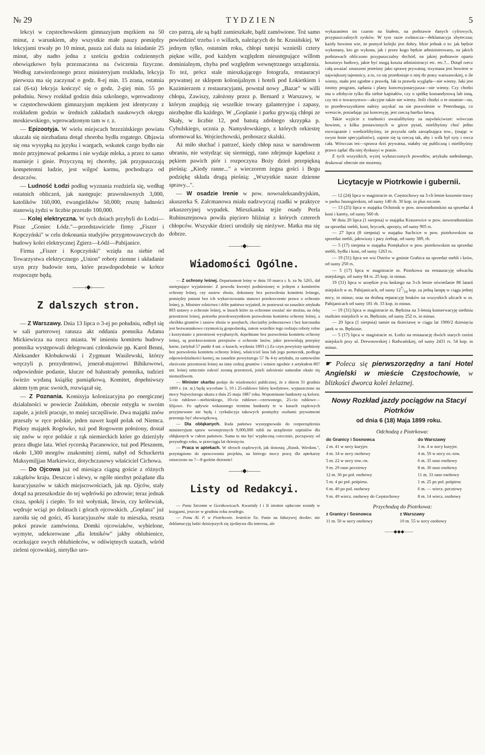№ 29 T Y D Z I E N 5
lekcyi w częstochowskiem gimnazyjum męzkiem na 50 minut, z warunkiem, aby wszystkie małe pauzy pomiędzy lekcyjami trwały po 10 minut, pauza zaś duża na śniadanie 25 minut, aby nadto jedna z sześciu godzin codziennych obowiązkowo była przeznaczona na ćwiczenia fizyczne. Według zatwierdzonego przez ministeryjum rozkładu, lekcyja pierwsza ma się zaczynać o godz. 8-ej min. 15 zrana, ostatnia zaś (6-ta) lekcyja kończyć się o godz. 2-giej min. 55 po południu. Nowy rozkład godzin dnia szkolnego, wprowadzony w częstochowskiem gimnazyjum męzkiem jest identyczny z rozkładem godzin w średnich zakładach naukowych okręgu moskiewskiego, wprowadzonym tam w r. z.
— Epizootyja. W wielu miejscach brzezińskiego powiatu ukazała się niezbadana dotąd choroba bydła rogatego. Objawia się ona wysypką na języku i wargach, wskutek czego bydło nie może przyjmować pokarmu i nie wydaje mleka, a przez to samo marnieje i ginie. Przyczyną tej choroby, jak przypuszczają kompetentni ludzie, jest wilgoć karmu, pochodząca od deszczów.
— Ludność Łodzi podług wyznania rozdziela się, według ostatnich obliczeń, jak następuje: prawosławnych 3,000, katolików 160,000, ewangielików 50,000; resztę ludności stanowią żydzi w liczbie przeszło 100,000.
— Kolej elektryczna. W tych dniach przybyli do Łodzi—Pisze „Goniec Łódz."—przedstawiciele firmy „Fiszer i Kopczyński" w celu dokonania studyjów przygotowawczych do budowy kolei elektrycznej Zgierz—Łódź—Pabijanice.
Firma „Fiszer i Kopczyński" wzięła na siebie od Towarzystwa elektrycznego „Union" roboty ziemne i układanie szyn przy budowie toru, które prawdopodobnie w krótce rozpoczęte będą.
——‹◆›——
Z dalszych stron.
— Z Warszawy. Dnia 13 lipca o 3-ej po południu, odbył się w sali parterowej ratusza akt oddania pomnika Adama Mickiewicza na rzecz miasta. W imieniu komitetu budowy pomnika występowali delegowani członkowie pp. Karol Benni, Aleksander Kłobukowski i Zygmunt Wasilewski, którzy wręczyli p. prezydentowi, jenerał-majorowi Bibikowowi, odpowiednie podanie, klucze od balustrady pomnika, tudzież świeżo wydaną książkę pamiątkową. Komitet, dopełniwszy aktem tym prac swoich, rozwiązał się.
— Z Poznania. Komisyja kolonizacyjna po energicznej działalności w powiecie Żnińskim, obecnie ostygła w swoim zapale, a jeżeli pracuje, to mniej szczęśliwie. Dwa majątki znów przeszły w ręce polskie, jeden nawet kupił polak od Niemca. Piękny majątek Rogówko, tuż pod Rogowem położony, dostał się znów w ręce polskie z rąk niemieckich które go dzierżyły przez długie lata. Wieś rycerską Pacanowice, tuż pod Plesznem, około 1,300 morgów znakomitej ziemi, nabył od Schuckerta Maksymiljjan Markiewicz, dotychczasowy właściciel Cichowa.
— Do Ojcowa już od miesiąca ciągną goście z różnych zakątków kraju. Deszcze i ulewy, w ogóle niezbyt pożądane dla kuracyjuszów w takich miejscowościach, jak np. Ojców, stały dotąd na przeszkodzie do tej wędrówki po zdrowie; teraz jednak cisza, spokój i ciepło. To też wołyniak, litwin, czy królewiak, wędruje wciąż po dolinach i górach ojcowskich. „Goplana" już zaroiła się od gości, 45 kuracyjuszów stale tu mieszka, reszta pokoi prawie zamówiona. Domki ojcowiaków, wybielone, wymyte, udekorowane „dla letników" jakby oblubienice, oczekujące swych oblubieńców, w odświętnych szatach, wśród zieleni ojcowskiej, nietylko uro-
czo patrzą, ale są bądź zamieszkałe, bądź zamówione. Toż samo powiedzieć trzeba i o willach, należących do hr. Krasińskiej. W jednym tylko, ostatnim roku, chłopi tutejsi wznieśli cztery piękne wille, pod każdym względem nieustępujące willom dominialnym, chyba pod względem wewnętrznego urządzenia. To też, prócz stale mieszkającego fotografa, restauracyi prywatnej ze sklepem kolonijalnym i hoteli pod Łokietkiem i Kazimierzem z restauracyjami, powstał nowy „Bazar" w willi chłopa, Zawiszy, założony przez p. Bernard z Warszawy, w którym znajdują się wszelkie towary galanteryjne i zapasy, niezbędne dla każdego. W „Goplanie i parku grywają chłopi ze Skały, w liczbie 12, pod batutą zdolnego skrzypka p. Cybulskiego, ucznia p. Namysłowskiego, z których orkiestrę uformował ks. Wojciechowski, proboszcz skalski.
Aż miło słuchać i patrzeć, kiedy chłop nasz w narodowem ubraniu, nie wstydząc się siermięgi, rano zdejmuje kapelusz z pękiem pawich piór i rozpoczyna Boży dzień przepiękną pieśnią: „Kiedy ranne..." a wieczorem żegna gości i Bogu podziękę składa drugą pieśnią: „Wszystkie nasze dzienne sprawy...".
— W osadzie Irenie w pow. nowoaleksandryjskim, akuszerka S. Zalcmanowa miała nadzwyczaj rzadki w praktyce arkuszeryjnej wypadek. Mieszkanka tejże osady Perla Rubinsztejnowa powiła pięcioro bliźniąt z których czterech chłopców. Wszyskie dzieci urodziły się nieżywe. Matka ma się dobrze.
——‹◆›——
Wiadomości Ogólne.
— Z ochrony leśnej. Departament leśny w dniu 10 marca r. b. za № 5265, dał następujące wyjaśnienie: Z powodu kwestyi podniesionej w jednym z komitetów ochrony leśnej, czy zasiew zboża, dokonany bez pozwolenia komitetu leśnego, pomiędzy pniami bez ich wykarczowania stanowi przekroczenie prawa o ochronie leśnej, p. Minister rolnictwa i dóbr państwa wyjaśnił, że ponieważ na zasadzie artykułu 803 ustawy o ochronie leśnej, w lasach które za ochronne uważać nie można, na órkę przestrzeni leśnej, potrzeba przedewszystkiem pozwolenia komitetu ochrony leśnej, a obróbka gruntów i zasiew zboża w porębach, chociażby jednorazowo i bez karczunku jest bezwarunkowo czynnością gospodarską, zatem wszelkie tego rodzaju roboty rolne i korzystanie z przestrzeni wyrąbanych, dopełniane bez pozwolenia komitetu ochrony leśnej, są przekroczeniem przepisów o ochronie lasów, jakie przewidują przepisy karne, (artykuł 57 punkt 4 ust. o karach, wydania 1893 r.) Za czyn powyższy spełniony bez pozwolenia komitetu ochrony leśnej, właściciel lasu lub jego pomocnik, podlega odpowiedzialności karnej, na zasadzie powyższego 57 № 4-ty artykułu, za samowolne obrócenie przestrzeni leśnej na inny rodzaj gruntów i winien zgodnie z artykułem 807 ust. leśnej sztucznie zalesić zoraną przestrzeń, jeżeli zalesienie naturalne okaże się niemożliwem.
— Minister skarbu podaje do wiadomości publicznej, że z dniem 31 grudnia 1899 r. (st. st.) będą wycofane 5, 10 i 25-rublowe bilety kredytowe, wypuszczone na mocy Najwyższego ukazu z dnia 25 maja 1887 roku. Wspominane banknoty są koloru: 5-cio rublowe—niebieskiego, 10-cio rublowe—czerwonego, 25-cio rublowe—lilijowe. Po upływie wskazanego terminu banknoty te w kasach rządowych przyjmowane nie będą i cyrkulacyja takowych pomiędzy osobami prywatnemi przestaje być obowiązkową.
— Dla obłąkanych. Rada państwa wyasygnowała do rozporządzenia ministeryjum spraw wewnętrznych 9,000,000 rubli na urządzenie szpitalów dla obłąkanych w całem państwie. Suma ta ma być wypłaconą corocznie, począwszy od przyszłego roku, w przeciągu lat dziesięciu.
— Praca w aptekach. W sferach rządowych, jak donoszą „Russk. Wiedom.", przystąpiono do opracowania projektu, na którego mocy pracę dla aptekarzy oznaczono na 7—8 godzin dziennie!
——‹◆›——
Listy od Redakcyi.
— Panu Szramm w Gorzkowicach. Kwartały I i II istotnie opłacone zostały w księgarni, jeszcze w grudniu roku zeszłego.
— Panu Al. P. w Piotrkowie. Jesteście Sz. Panie na fałszywej drodze: nie deklamacyją ludzi dzisiejszych się zjednywa dla interesu, ale
wykazaniem im czarno na białem, na podstawie danych cyfrowych, przypuszczalnych zysków. W tym razie zwłaszcza—deklamacyja zbyteczna; każdy bowiem wie, że pomysł kolejki jest dobry. Idzie jednak o to: jak będzie wykonany, kto go wykona, jak i przez kogo będzie administrowany, na jakich podstawach obliczono przypuszczalny dochód, na jakiej podstawie oparto kosztorys budowy, jakie być mogą koszta administracyi etc. etc.?... Dotąd rzecz całą uważać zmuszeni jesteśmy jako sprawę prywatną; trzymana jest bowiem w największej tajemnicy, a to, co się przedostaje o niej do prasy warszawskiej, o ile wiemy, mało jest zgodne z prawdą. Jak ta prawda wygląda—nie wiemy. Jaki jest istotny program, żądania i plany koncesyjonaryjusza—nie wiemy. Czy chodzi mu o zdobycie tylko dla siebie kapitałów, czy o spółkę komandytową lub inną, czy też o towarzystwo—akcyjne także nie wiemy. Jeśli chodzi o te ostatnie—no, to przedewszystkiem należy uzyskać na nie pozwolenie w Petersburgu, co wreszcie, posiadając już koncesyję, jest rzeczą bardzo łatwą.
Takie wyjście z trudności uważalibyśmy za najwłaściwsze: wówczas bowiem, z kilku postawionych w górze pytań, mielibyśmy choć jedno rozwiązanie i wiedzielibyśmy, że przyszła rada zarządzająca tow., (mając w swym łonie specyjalistów), zajmie się tą rzeczą tak, aby i wilk był syty i owca cała. Wówczas też—sprawa dziś prywatna, stałaby się publiczną i mielibyśmy prawo żądać dla niej dyskusyi w prasie.
Z tych wszystkich, wyżej wyłuszczonych powodów, artykułu nadesłanego, drukować obecnie nie możemy.
Licytacyje w Piotrkowie i gubernii.
— 12 (24) lipca w magistracie m. Częstochowy na 3-ch letnie koszenie trawy w parku Jasnogórskim, od sumy 140 rb. 30 kop. in plus rocznie.
— 13 (25) lipca w majątku Ochotnik w pow. noworadomskim na sprzedaż 4 koni i karety, od sumy 560 rb.
W dniu 20 lipca (1 sierpnia) w majątku Kraszewice w pow. noworadomskim na sprzedaż mebli, koni, bryczek, uprzęży, od sumy 905 rs.
— 27 lipca (8 sierpnia) w majątku Suchcice w pow. piotrkowskim na sprzedaż mebli, jałowizny i pary źrebiąt, od sumy 389, rb.
— 5 (17) sierpnia w majątku Postękalice w pow. piotrkowskim na sprzedaż mebli, bydła i koni, od sumy 1263 rs.
— 19 (31) lipca we wsi Ostrów w gminie Grabica na sprzedaż mebli i krów, od sumy 250 rs.
— 5 (17) lipca w magistracie m. Piotrkowa na restauracyję odwachu miejskiego, od sumy 84 rs. 25 kop. in minus.
19 (31) lipca w urzędzie p-tu łaskiego na 3-ch letnie oświetlanie 88 latarń miejskich w m. Pabijanicach, od sumy 127/10 kop. za jedną lampę w ciągu jednej nocy, in minus; oraz na drobną reparacyję bruków na wszystkich ulicach w m. Pabijanicach od sumy 181 rb. 33 kop. in minus.
— 19 (31) lipca w magistracie m. Będzina na 3-letnią konserwacyję siedmiu studzien miejskich w m. Będzinie, od sumy 252 rs. in minus.
— 20 lipca (1 sierpnia) tamże na dzierżawę w ciągu lat 1900/2 dziesięciu jatek w m. Będzinie.
— 5 (17) lipca w magistracie m. Łodzi na restaurację dwóch starych rzeźni miejskich przy ul. Drewnowskiej i Radwańskiej, od sumy 2431 rs. 54 kop. in minus.
☛ Poleca się pierwszorzędny a tani Hotel Angielski w mieście Częstochowie, w blizkości dworca kolei żelaznej.
Nowy Rozkład jazdy pociągów na Stacyi Piotrków
od dnia 6 (18) Maja 1899 roku.
Odchodzą z Piotrkowa:
| do Granicy i Sosnowca | do Warszawy |
| --- | --- |
| 2 m. 41 w nocy kuryjer. | 3 m. 4 w nocy kuryjer. |
| 4 m. 34 w nocy osobowy | 4 m. 59 w nocy os.-tow. |
| 5 m. 22 w nocy tow.-os. | 6 m. 35 rano osobowy |
| 9 m. 29 rano pocztowy | 8 m. 30 rano osobowy |
| 12 m. 36 po poł. osobowy | 11 m. 33 rano osobowy |
| 5 m. 4 po poł. pośpiesz. | 1 m. 25 po poł. pośpiesz |
| 6 m. 40 po poł. osobowy | 6 m. — wiecz. pocztowy |
| 9 m. 49 wiecz. osobowy do Częstochowy | 8 m. 14 wiecz. osobowy |
Przychodzą do Piotrkowa:
| z Granicy i Sosnowca | z Warszawy |
| --- | --- |
| 11 m. 50 w nocy osobowy | 10 m. 55 w nocy osobowy |
——◆◆◆——